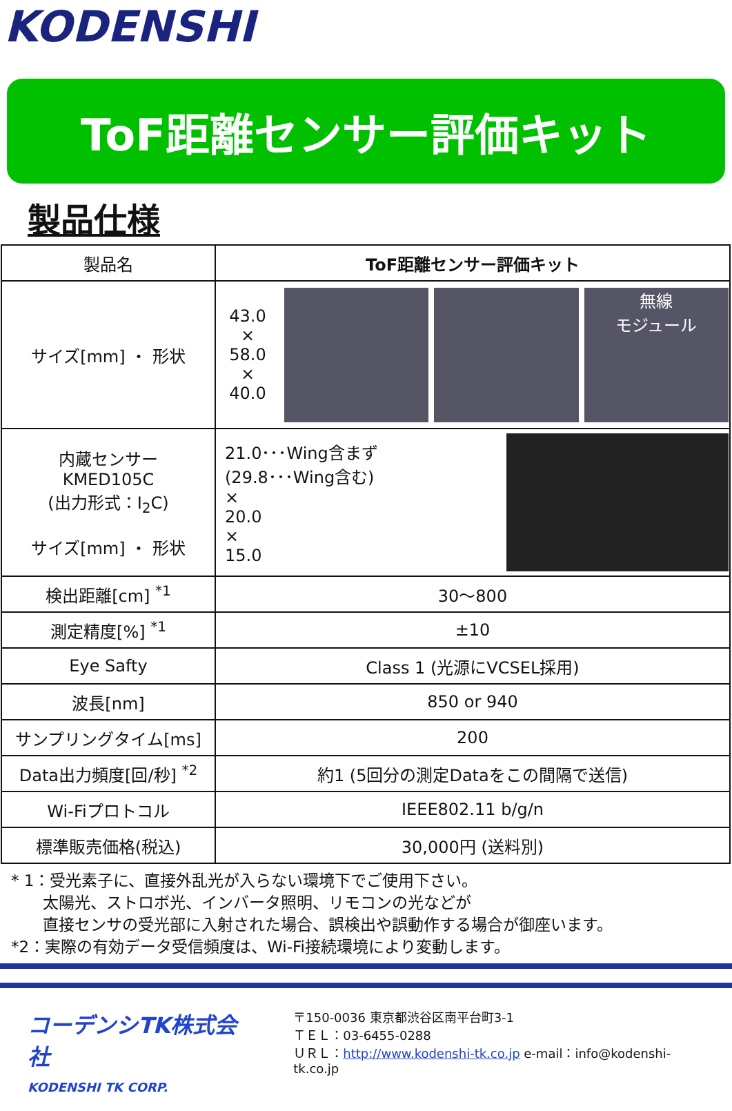KODENSHI
ToF距離センサー評価キット
製品仕様
| 製品名 | ToF距離センサー評価キット |
| サイズ[mm] ・ 形状 | 43.0 × 58.0 × 40.0 無線 モジュール |
| 内蔵センサー KMED105C (出力形式：I<sub>2</sub>C) サイズ[mm] ・ 形状 | 21.0･･･Wing含まず (29.8･･･Wing含む) × 20.0 × 15.0 |
| 検出距離[cm] <sup>*1</sup> | 30～800 |
| 測定精度[%] <sup>*1</sup> | ±10 |
| Eye Safty | Class 1 (光源にVCSEL採用) |
| 波長[nm] | 850 or 940 |
| サンプリングタイム[ms] | 200 |
| Data出力頻度[回/秒] <sup>*2</sup> | 約1 (5回分の測定Dataをこの間隔で送信) |
| Wi-Fiプロトコル | IEEE802.11 b/g/n |
| 標準販売価格(税込) | 30,000円 (送料別) |
* 1：受光素子に、直接外乱光が入らない環境下でご使用下さい。
  太陽光、ストロボ光、インバータ照明、リモコンの光などが
  直接センサの受光部に入射された場合、誤検出や誤動作する場合が御座います。
*2：実際の有効データ受信頻度は、Wi-Fi接続環境により変動します。
コーデンシTK株式会社
KODENSHI TK CORP.
〒150-0036 東京都渋谷区南平台町3-1
ＴＥＬ：03-6455-0288
ＵＲＬ：http://www.kodenshi-tk.co.jp e-mail：info@kodenshi-tk.co.jp